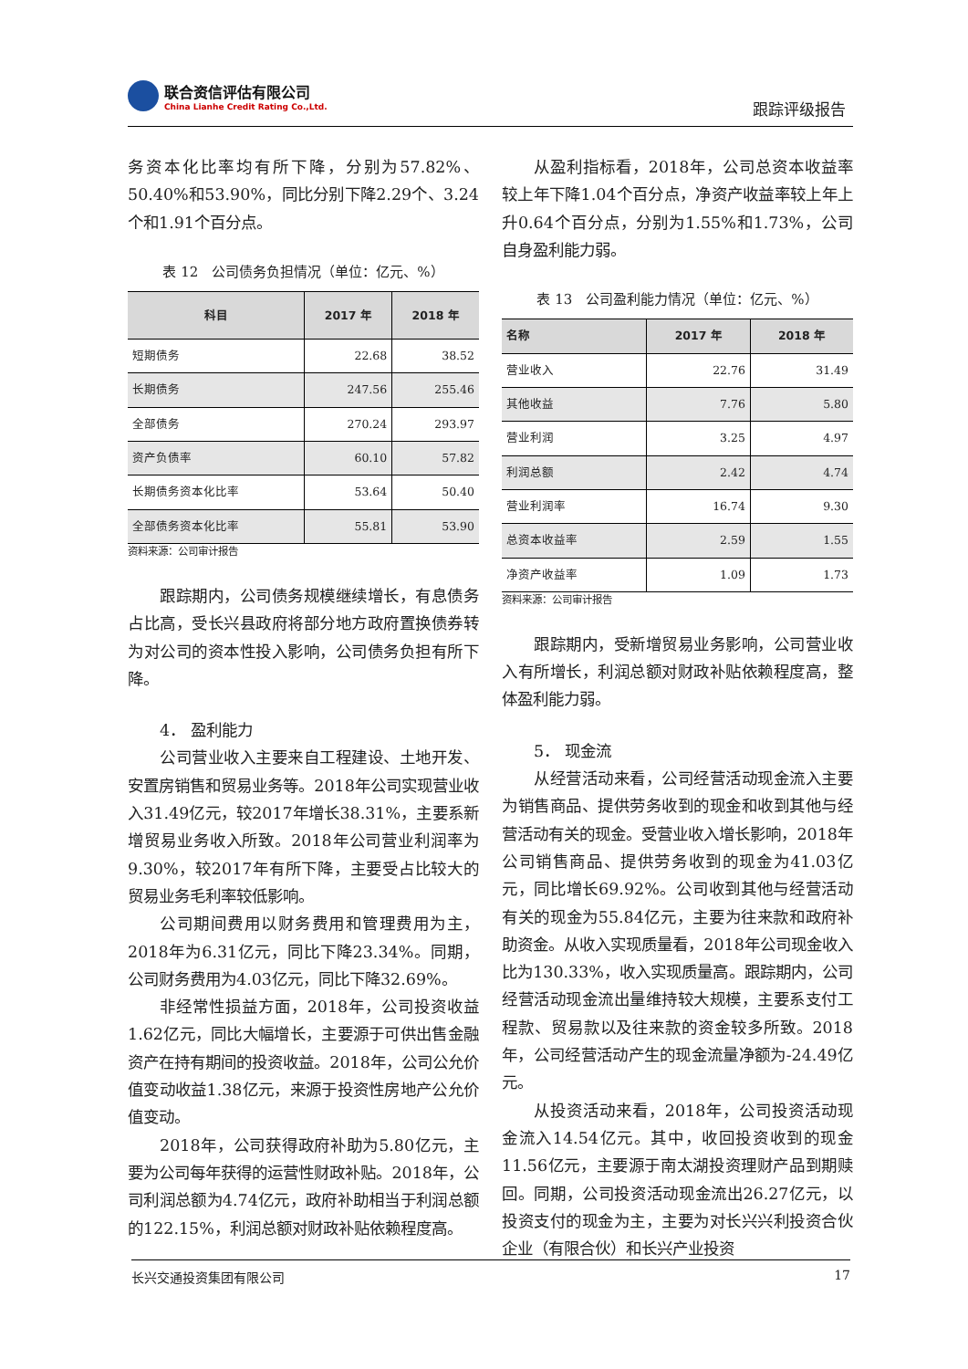联合资信评估有限公司
China Lianhe Credit Rating Co.,Ltd.
跟踪评级报告
务资本化比率均有所下降，分别为57.82%、50.40%和53.90%，同比分别下降2.29个、3.24个和1.91个百分点。
表 12　公司债务负担情况（单位：亿元、%）
| 科目 | 2017 年 | 2018 年 |
| --- | --- | --- |
| 短期债务 | 22.68 | 38.52 |
| 长期债务 | 247.56 | 255.46 |
| 全部债务 | 270.24 | 293.97 |
| 资产负债率 | 60.10 | 57.82 |
| 长期债务资本化比率 | 53.64 | 50.40 |
| 全部债务资本化比率 | 55.81 | 53.90 |
资料来源：公司审计报告
跟踪期内，公司债务规模继续增长，有息债务占比高，受长兴县政府将部分地方政府置换债券转为对公司的资本性投入影响，公司债务负担有所下降。
4． 盈利能力
公司营业收入主要来自工程建设、土地开发、安置房销售和贸易业务等。2018年公司实现营业收入31.49亿元，较2017年增长38.31%，主要系新增贸易业务收入所致。2018年公司营业利润率为9.30%，较2017年有所下降，主要受占比较大的贸易业务毛利率较低影响。
公司期间费用以财务费用和管理费用为主，2018年为6.31亿元，同比下降23.34%。同期，公司财务费用为4.03亿元，同比下降32.69%。
非经常性损益方面，2018年，公司投资收益1.62亿元，同比大幅增长，主要源于可供出售金融资产在持有期间的投资收益。2018年，公司公允价值变动收益1.38亿元，来源于投资性房地产公允价值变动。
2018年，公司获得政府补助为5.80亿元，主要为公司每年获得的运营性财政补贴。2018年，公司利润总额为4.74亿元，政府补助相当于利润总额的122.15%，利润总额对财政补贴依赖程度高。
从盈利指标看，2018年，公司总资本收益率较上年下降1.04个百分点，净资产收益率较上年上升0.64个百分点，分别为1.55%和1.73%，公司自身盈利能力弱。
表 13　公司盈利能力情况（单位：亿元、%）
| 名称 | 2017 年 | 2018 年 |
| --- | --- | --- |
| 营业收入 | 22.76 | 31.49 |
| 其他收益 | 7.76 | 5.80 |
| 营业利润 | 3.25 | 4.97 |
| 利润总额 | 2.42 | 4.74 |
| 营业利润率 | 16.74 | 9.30 |
| 总资本收益率 | 2.59 | 1.55 |
| 净资产收益率 | 1.09 | 1.73 |
资料来源：公司审计报告
跟踪期内，受新增贸易业务影响，公司营业收入有所增长，利润总额对财政补贴依赖程度高，整体盈利能力弱。
5． 现金流
从经营活动来看，公司经营活动现金流入主要为销售商品、提供劳务收到的现金和收到其他与经营活动有关的现金。受营业收入增长影响，2018年公司销售商品、提供劳务收到的现金为41.03亿元，同比增长69.92%。公司收到其他与经营活动有关的现金为55.84亿元，主要为往来款和政府补助资金。从收入实现质量看，2018年公司现金收入比为130.33%，收入实现质量高。跟踪期内，公司经营活动现金流出量维持较大规模，主要系支付工程款、贸易款以及往来款的资金较多所致。2018年，公司经营活动产生的现金流量净额为-24.49亿元。
从投资活动来看，2018年，公司投资活动现金流入14.54亿元。其中，收回投资收到的现金11.56亿元，主要源于南太湖投资理财产品到期赎回。同期，公司投资活动现金流出26.27亿元，以投资支付的现金为主，主要为对长兴兴利投资合伙企业（有限合伙）和长兴产业投资
长兴交通投资集团有限公司 17